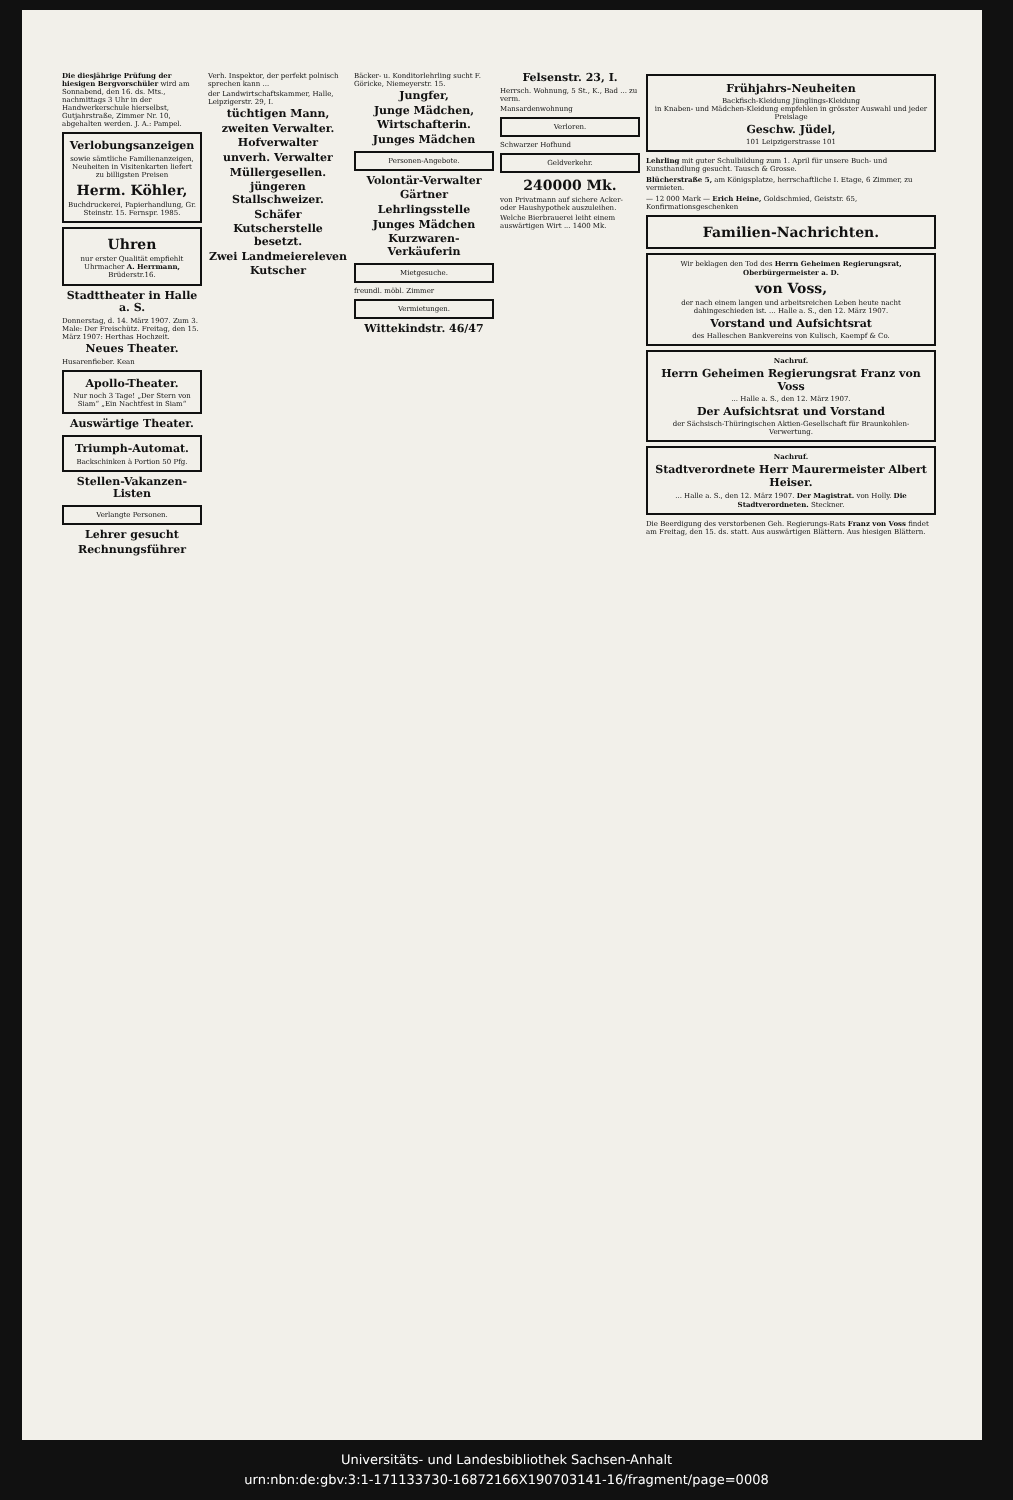Die diesjährige Prüfung der hiesigen Bergvorschüler wird am Sonnabend, den 16. ds. Mts., nachmittags 3 Uhr in der Handwerkerschule hierselbst, Gutjahrstraße, Zimmer Nr. 10, abgehalten werden. J. A.: Pampel.
Verlobungsanzeigen
sowie sämtliche Familienanzeigen, Neuheiten in Visitenkarten liefert zu billigsten Preisen
Herm. Köhler,
Buchdruckerei, Papierhandlung, Gr. Steinstr. 15. Fernspr. 1985.
Uhren
nur erster Qualität empfiehlt Uhrmacher A. Herrmann, Brüderstr.16.
Stadttheater in Halle a. S.
Donnerstag, d. 14. März 1907. Zum 3. Male: Der Freischütz. Freitag, den 15. März 1907: Herthas Hochzeit.
Neues Theater.
Husarenfieber. Kean
Apollo-Theater.
Nur noch 3 Tage! „Der Stern von Siam“ „Ein Nachtfest in Siam“
Auswärtige Theater.
Triumph-Automat.
Backschinken à Portion 50 Pfg.
Stellen-Vakanzen-Listen
Verlangte Personen.
Lehrer gesucht
Rechnungsführer
Verh. Inspektor, der perfekt polnisch sprechen kann ...
der Landwirtschaftskammer, Halle, Leipzigerstr. 29, I.
tüchtigen Mann,
zweiten Verwalter.
Hofverwalter
unverh. Verwalter
Müllergesellen.
jüngeren Stallschweizer.
Schäfer
Kutscherstelle besetzt.
Zwei Landmeiereleven
Kutscher
Bäcker- u. Konditorlehrling sucht F. Göricke, Niemeyerstr. 15.
Jungfer,
Junge Mädchen,
Wirtschafterin.
Junges Mädchen
Personen-Angebote.
Volontär-Verwalter
Gärtner
Lehrlingsstelle
Junges Mädchen
Kurzwaren-Verkäuferin
Mietgesuche.
freundl. möbl. Zimmer
Vermietungen.
Wittekindstr. 46/47
Felsenstr. 23, I.
Herrsch. Wohnung, 5 St., K., Bad ... zu verm.
Mansardenwohnung
Verloren.
Schwarzer Hofhund
Geldverkehr.
240000 Mk.
von Privatmann auf sichere Acker- oder Haushypothek auszuleihen.
Welche Bierbrauerei leiht einem auswärtigen Wirt ... 1400 Mk.
Frühjahrs-Neuheiten
Backfisch-Kleidung Jünglings-Kleidung
in Knaben- und Mädchen-Kleidung empfehlen in grösster Auswahl und jeder Preislage
Geschw. Jüdel,
101 Leipzigerstrasse 101
Lehrling mit guter Schulbildung zum 1. April für unsere Buch- und Kunsthandlung gesucht. Tausch & Grosse.
Blücherstraße 5, am Königsplatze, herrschaftliche I. Etage, 6 Zimmer, zu vermieten.
— 12 000 Mark — Erich Heine, Goldschmied, Geiststr. 65, Konfirmationsgeschenken
Familien-Nachrichten.
Wir beklagen den Tod des Herrn Geheimen Regierungsrat, Oberbürgermeister a. D.
von Voss,
der nach einem langen und arbeitsreichen Leben heute nacht dahingeschieden ist. ... Halle a. S., den 12. März 1907.
Vorstand und Aufsichtsrat
des Halleschen Bankvereins von Kulisch, Kaempf & Co.
Nachruf.
Herrn Geheimen Regierungsrat Franz von Voss
... Halle a. S., den 12. März 1907.
Der Aufsichtsrat und Vorstand
der Sächsisch-Thüringischen Aktien-Gesellschaft für Braunkohlen-Verwertung.
Nachruf.
Stadtverordnete Herr Maurermeister Albert Heiser.
... Halle a. S., den 12. März 1907. Der Magistrat. von Holly. Die Stadtverordneten. Steckner.
Die Beerdigung des verstorbenen Geh. Regierungs-Rats Franz von Voss findet am Freitag, den 15. ds. statt. Aus auswärtigen Blättern. Aus hiesigen Blättern.
Universitäts- und Landesbibliothek Sachsen-Anhalt
urn:nbn:de:gbv:3:1-171133730-16872166X190703141-16/fragment/page=0008